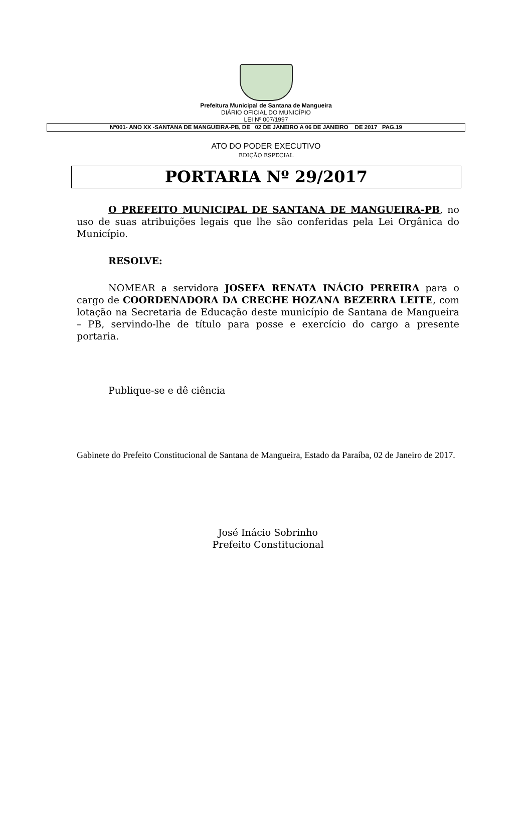Prefeitura Municipal de Santana de Mangueira
DIÁRIO OFICIAL DO MUNICÍPIO
LEI Nº 007/1997
Nº001- ANO XX -SANTANA DE MANGUEIRA-PB, DE 02 DE JANEIRO A 06 DE JANEIRO DE 2017 PAG.19
ATO DO PODER EXECUTIVO
EDIÇÃO ESPECIAL
PORTARIA Nº 29/2017
O PREFEITO MUNICIPAL DE SANTANA DE MANGUEIRA-PB, no uso de suas atribuições legais que lhe são conferidas pela Lei Orgânica do Município.
RESOLVE:
NOMEAR a servidora JOSEFA RENATA INÁCIO PEREIRA para o cargo de COORDENADORA DA CRECHE HOZANA BEZERRA LEITE, com lotação na Secretaria de Educação deste município de Santana de Mangueira – PB, servindo-lhe de título para posse e exercício do cargo a presente portaria.
Publique-se e dê ciência
Gabinete do Prefeito Constitucional de Santana de Mangueira, Estado da Paraíba, 02 de Janeiro de 2017.
José Inácio Sobrinho
Prefeito Constitucional